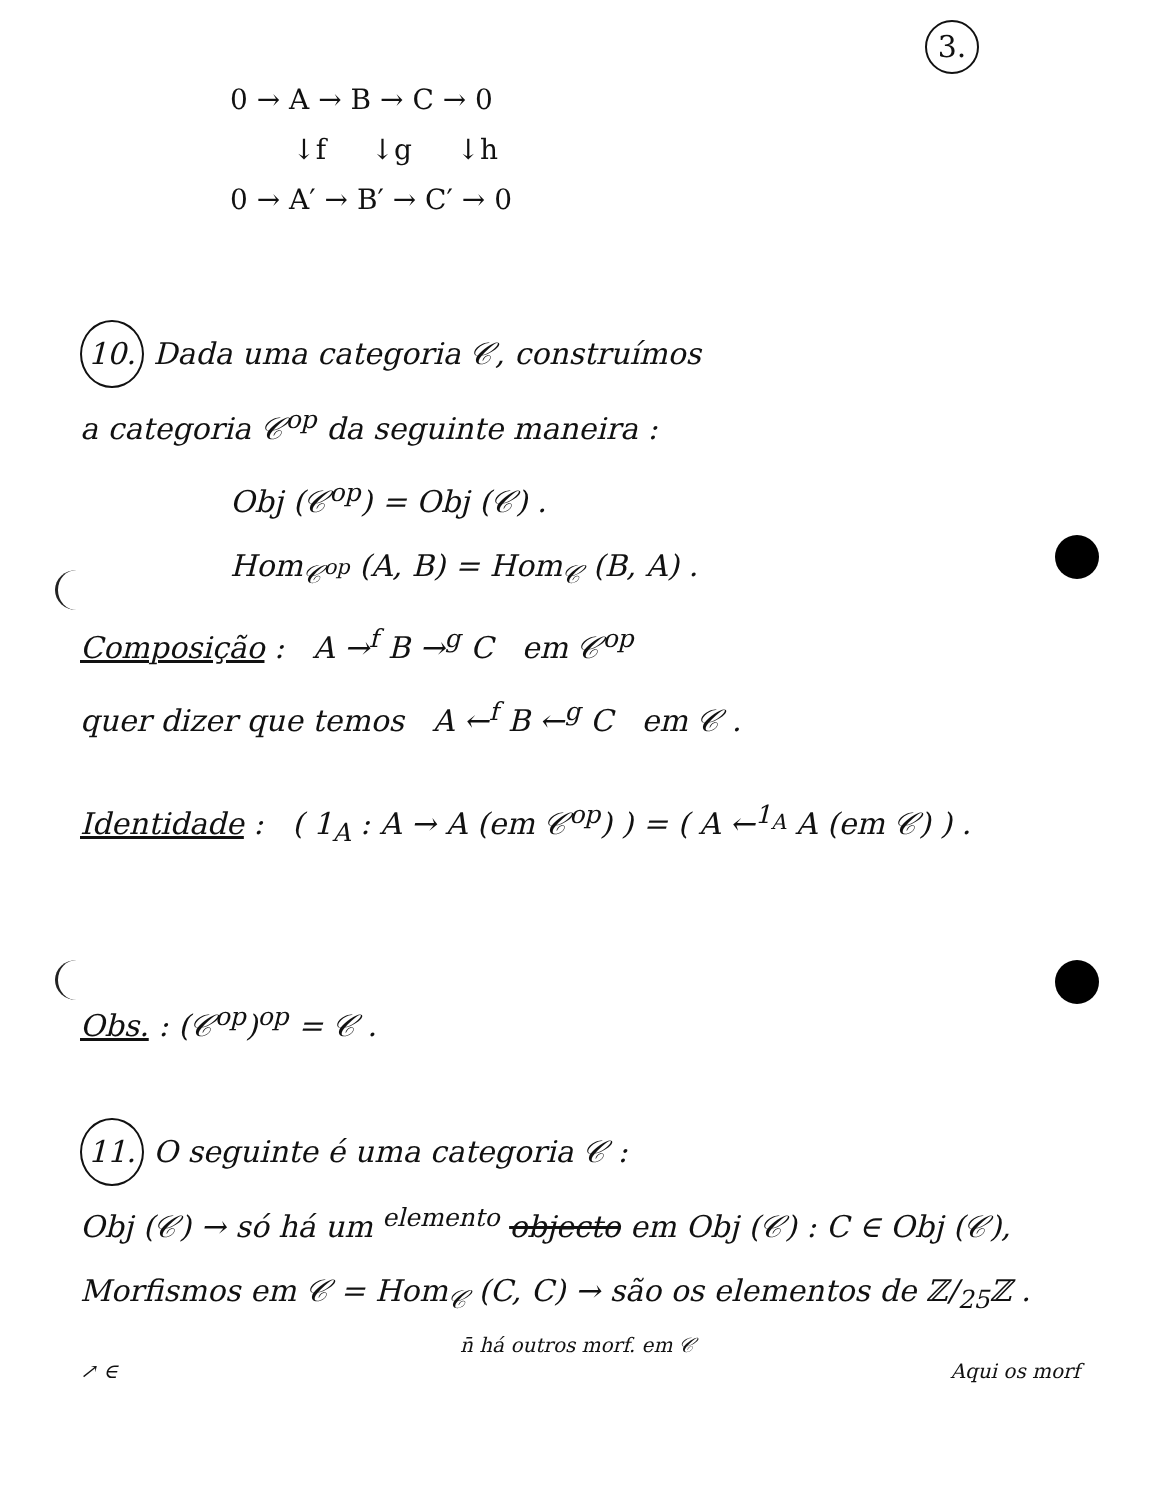3.
0 → A → B → C → 0 ↓f ↓g ↓h 0 → A′ → B′ → C′ → 0
10. Dada uma categoria 𝒞, construímos
a categoria 𝒞<sup>op</sup> da seguinte maneira :
Obj (𝒞<sup>op</sup>) = Obj (𝒞) .
Hom<sub>𝒞<sup>op</sup></sub> (A, B) = Hom<sub>𝒞</sub> (B, A) .
Composição : A →<sup>f</sup> B →<sup>g</sup> C em 𝒞<sup>op</sup>
quer dizer que temos A ←<sup>f</sup> B ←<sup>g</sup> C em 𝒞 .
Identidade : ( 1<sub>A</sub> : A → A (em 𝒞<sup>op</sup>) ) = ( A ←<sup>1<sub>A</sub></sup> A (em 𝒞) ) .
Obs. : (𝒞<sup>op</sup>)<sup>op</sup> = 𝒞 .
11. O seguinte é uma categoria 𝒞 :
Obj (𝒞) → só há um <sup>elemento</sup> objecto em Obj (𝒞) : C ∈ Obj (𝒞),
Morfismos em 𝒞 = Hom<sub>𝒞</sub> (C, C) → são os elementos de ℤ/<sub>25</sub>ℤ .
n̄ há outros morf. em 𝒞
↗ ∈ Aqui os morf